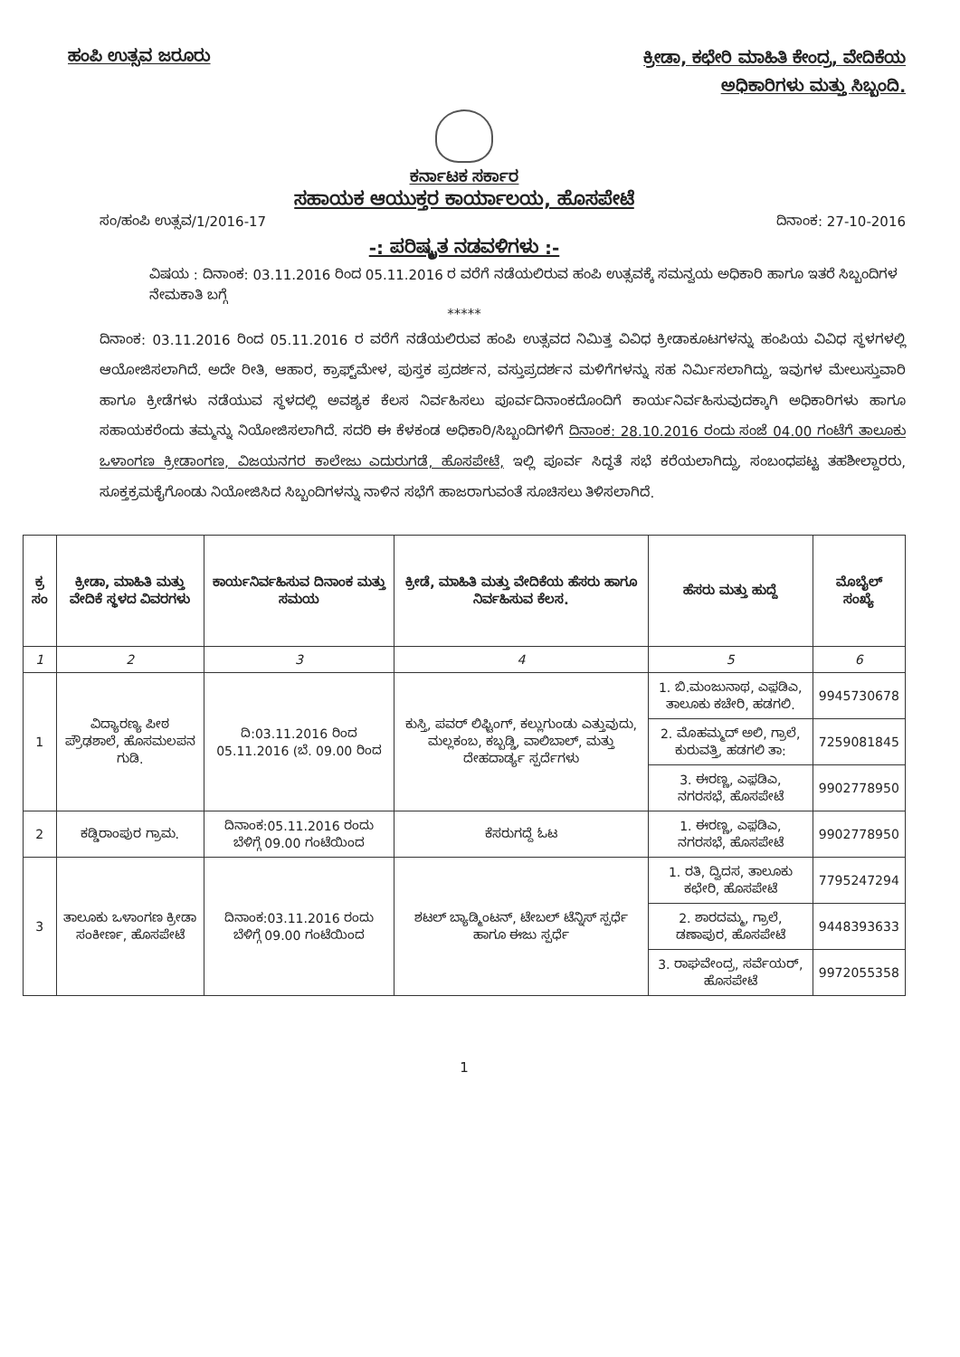ಹಂಪಿ ಉತ್ಸವ ಜರೂರು
ಕ್ರೀಡಾ, ಕಛೇರಿ ಮಾಹಿತಿ ಕೇಂದ್ರ, ವೇದಿಕೆಯ
ಅಧಿಕಾರಿಗಳು ಮತ್ತು ಸಿಬ್ಬಂದಿ.
ಕರ್ನಾಟಕ ಸರ್ಕಾರ
ಸಹಾಯಕ ಆಯುಕ್ತರ ಕಾರ್ಯಾಲಯ, ಹೊಸಪೇಟೆ
ಸಂ/ಹಂಪಿ ಉತ್ಸವ/1/2016-17 ದಿನಾಂಕ: 27-10-2016
-: ಪರಿಷ್ಕೃತ ನಡವಳಿಗಳು :-
ವಿಷಯ : ದಿನಾಂಕ: 03.11.2016 ರಿಂದ 05.11.2016 ರ ವರೆಗೆ ನಡೆಯಲಿರುವ ಹಂಪಿ ಉತ್ಸವಕ್ಕೆ ಸಮನ್ವಯ ಅಧಿಕಾರಿ ಹಾಗೂ ಇತರೆ ಸಿಬ್ಬಂದಿಗಳ ನೇಮಕಾತಿ ಬಗ್ಗೆ
*****
ದಿನಾಂಕ: 03.11.2016 ರಿಂದ 05.11.2016 ರ ವರೆಗೆ ನಡೆಯಲಿರುವ ಹಂಪಿ ಉತ್ಸವದ ನಿಮಿತ್ತ ವಿವಿಧ ಕ್ರೀಡಾಕೂಟಗಳನ್ನು ಹಂಪಿಯ ವಿವಿಧ ಸ್ಥಳಗಳಲ್ಲಿ ಆಯೋಜಿಸಲಾಗಿದೆ. ಅದೇ ರೀತಿ, ಆಹಾರ, ಕ್ರಾಫ್ಟ್‌ಮೇಳ, ಪುಸ್ತಕ ಪ್ರದರ್ಶನ, ವಸ್ತುಪ್ರದರ್ಶನ ಮಳಿಗೆಗಳನ್ನು ಸಹ ನಿರ್ಮಿಸಲಾಗಿದ್ದು, ಇವುಗಳ ಮೇಲುಸ್ತುವಾರಿ ಹಾಗೂ ಕ್ರೀಡೆಗಳು ನಡೆಯುವ ಸ್ಥಳದಲ್ಲಿ ಅವಶ್ಯಕ ಕೆಲಸ ನಿರ್ವಹಿಸಲು ಪೂರ್ವದಿನಾಂಕದೊಂದಿಗೆ ಕಾರ್ಯನಿರ್ವಹಿಸುವುದಕ್ಕಾಗಿ ಅಧಿಕಾರಿಗಳು ಹಾಗೂ ಸಹಾಯಕರೆಂದು ತಮ್ಮನ್ನು ನಿಯೋಜಿಸಲಾಗಿದೆ. ಸದರಿ ಈ ಕೆಳಕಂಡ ಅಧಿಕಾರಿ/ಸಿಬ್ಬಂದಿಗಳಿಗೆ ದಿನಾಂಕ: 28.10.2016 ರಂದು ಸಂಜೆ 04.00 ಗಂಟೆಗೆ ತಾಲೂಕು ಒಳಾಂಗಣ ಕ್ರೀಡಾಂಗಣ, ವಿಜಯನಗರ ಕಾಲೇಜು ಎದುರುಗಡೆ, ಹೊಸಪೇಟೆ, ಇಲ್ಲಿ ಪೂರ್ವ ಸಿದ್ಧತೆ ಸಭೆ ಕರೆಯಲಾಗಿದ್ದು, ಸಂಬಂಧಪಟ್ಟ ತಹಶೀಲ್ದಾರರು, ಸೂಕ್ತಕ್ರಮಕೈಗೊಂಡು ನಿಯೋಜಿಸಿದ ಸಿಬ್ಬಂದಿಗಳನ್ನು ನಾಳಿನ ಸಭೆಗೆ ಹಾಜರಾಗುವಂತೆ ಸೂಚಿಸಲು ತಿಳಿಸಲಾಗಿದೆ.
| ಕ್ರ ಸಂ | ಕ್ರೀಡಾ, ಮಾಹಿತಿ ಮತ್ತು ವೇದಿಕೆ ಸ್ಥಳದ ವಿವರಗಳು | ಕಾರ್ಯನಿರ್ವಹಿಸುವ ದಿನಾಂಕ ಮತ್ತು ಸಮಯ | ಕ್ರೀಡೆ, ಮಾಹಿತಿ ಮತ್ತು ವೇದಿಕೆಯ ಹೆಸರು ಹಾಗೂ ನಿರ್ವಹಿಸುವ ಕೆಲಸ. | ಹೆಸರು ಮತ್ತು ಹುದ್ದೆ | ಮೊಬೈಲ್ ಸಂಖ್ಯೆ |
| --- | --- | --- | --- | --- | --- |
| 1 | 2 | 3 | 4 | 5 | 6 |
| 1 | ವಿದ್ಯಾರಣ್ಯ ಪೀಠ ಪ್ರೌಢಶಾಲೆ, ಹೊಸಮಲಪನ ಗುಡಿ. | ದಿ:03.11.2016 ರಿಂದ 05.11.2016 (ಬೆ. 09.00 ರಿಂದ | ಕುಸ್ತಿ, ಪವರ್ ಲಿಫ್ಟಿಂಗ್, ಕಲ್ಲುಗುಂಡು ಎತ್ತುವುದು, ಮಲ್ಲಕಂಬ, ಕಬ್ಬಡ್ಡಿ, ವಾಲಿಬಾಲ್, ಮತ್ತು ದೇಹದಾರ್ಡ್ಯ ಸ್ಪರ್ದೆಗಳು | 1. ಬಿ.ಮಂಜುನಾಥ, ಎಫ಼ಡಿಎ, ತಾಲೂಕು ಕಚೇರಿ, ಹಡಗಲಿ. | 9945730678 |
| | | | | 2. ಮೊಹಮ್ಮದ್ ಅಲಿ, ಗ್ರಾಲೆ, ಕುರುವತ್ತಿ, ಹಡಗಲಿ ತಾ: | 7259081845 |
| | | | | 3. ಈರಣ್ಣ, ಎಫ಼ಡಿಎ, ನಗರಸಭೆ, ಹೊಸಪೇಟೆ | 9902778950 |
| 2 | ಕಡ್ಡಿರಾಂಪುರ ಗ್ರಾಮ. | ದಿನಾಂಕ:05.11.2016 ರಂದು ಬೆಳಿಗ್ಗೆ 09.00 ಗಂಟೆಯಿಂದ | ಕೆಸರುಗದ್ದೆ ಓಟ | 1. ಈರಣ್ಣ, ಎಫ಼ಡಿಎ, ನಗರಸಭೆ, ಹೊಸಪೇಟೆ | 9902778950 |
| 3 | ತಾಲೂಕು ಒಳಾಂಗಣ ಕ್ರೀಡಾ ಸಂಕೀರ್ಣ, ಹೊಸಪೇಟೆ | ದಿನಾಂಕ:03.11.2016 ರಂದು ಬೆಳಿಗ್ಗೆ 09.00 ಗಂಟೆಯಿಂದ | ಶಟಲ್ ಬ್ಯಾಡ್ಮಿಂಟನ್, ಟೇಬಲ್ ಟೆನ್ನಿಸ್ ಸ್ಪರ್ಧೆ ಹಾಗೂ ಈಜು ಸ್ಪರ್ಧೆ | 1. ರತಿ, ದ್ವಿದಸ, ತಾಲೂಕು ಕಛೇರಿ, ಹೊಸಪೇಟೆ | 7795247294 |
| | | | | 2. ಶಾರದಮ್ಮ, ಗ್ರಾಲೆ, ಡಣಾಪುರ, ಹೊಸಪೇಟೆ | 9448393633 |
| | | | | 3. ರಾಘವೇಂದ್ರ, ಸರ್ವೆಯರ್, ಹೊಸಪೇಟೆ | 9972055358 |
1